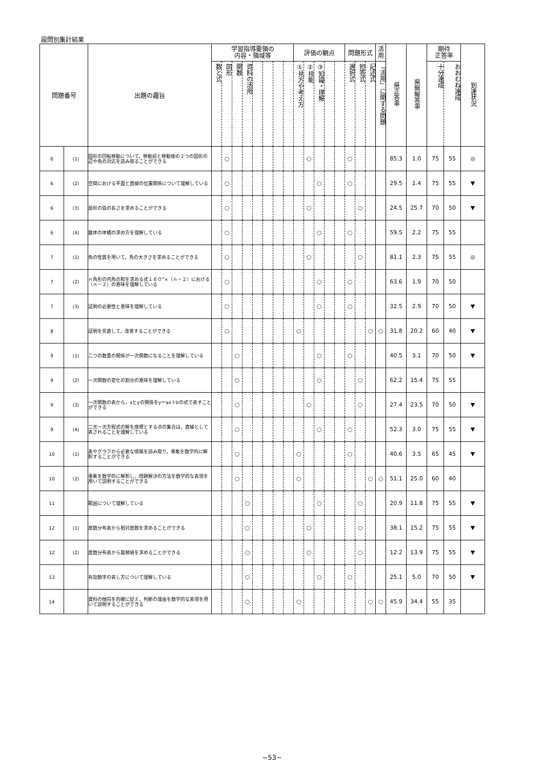設問別集計結果
| 問題番号 | | 出題の趣旨 | 学習指導要領の 内容・領域等 | | | | | | | | 評価の観点 | | | | | 問題形式 | | | 活 用 | 県正答率 | 県無解答率 | 期待 正答率 | | 到達状況 |
| --- | --- | --- | --- | --- | --- | --- | --- | --- | --- | --- | --- | --- | --- | --- | --- | --- | --- | --- | --- | --- | --- | --- | --- | --- |
| | | | 数と式 | 図形 | 関数 | 資料の活用 | | | | | ①見方や考え方 | ②技能 | ③知識・理解 | | | 選択式 | 短答式 | 記述式 | 「活用」に関する問題 | | | 十分達成 | おおむね達成 | |
| 6 | (1) | 図形の回転移動について，移動前と移動後の２つの図形の辺や角の対応を読み取ることができる | | ○ | | | | | | | | ○ | | | | ○ | | | | 85.3 | 1.0 | 75 | 55 | ◎ |
| 6 | (2) | 空間における平面と直線の位置関係について理解している | | ○ | | | | | | | | | ○ | | | ○ | | | | 29.5 | 1.4 | 75 | 55 | ▼ |
| 6 | (3) | 扇形の弧の長さを求めることができる | | ○ | | | | | | | | ○ | | | | | ○ | | | 24.5 | 25.7 | 70 | 50 | ▼ |
| 6 | (4) | 錐体の体積の求め方を理解している | | ○ | | | | | | | | | ○ | | | ○ | | | | 59.5 | 2.2 | 75 | 55 | |
| 7 | (1) | 角の性質を用いて，角の大きさを求めることができる | | ○ | | | | | | | | ○ | | | | | ○ | | | 81.1 | 2.3 | 75 | 55 | ◎ |
| 7 | (2) | ｎ角形の内角の和を求める式１８０°×（ｎ－２）における（ｎ－２）の意味を理解している | | ○ | | | | | | | | | ○ | | | ○ | | | | 63.6 | 1.9 | 70 | 50 | |
| 7 | (3) | 証明の必要性と意味を理解している | | ○ | | | | | | | | | ○ | | | ○ | | | | 32.5 | 2.9 | 70 | 50 | ▼ |
| 8 | | 証明を見直して，改善することができる | | ○ | | | | | | | ○ | | | | | | | ○ | ○ | 31.8 | 20.2 | 60 | 40 | ▼ |
| 9 | (1) | 二つの数量の関係が一次関数になることを理解している | | | ○ | | | | | | | | ○ | | | ○ | | | | 40.5 | 3.1 | 70 | 50 | ▼ |
| 9 | (2) | 一次関数の変化の割合の意味を理解している | | | ○ | | | | | | | | ○ | | | | ○ | | | 62.2 | 15.4 | 75 | 55 | |
| 9 | (3) | 一次関数の表から，xとyの関係をy＝ax＋bの式で表すことができる | | | ○ | | | | | | | ○ | | | | | ○ | | | 27.4 | 23.5 | 70 | 50 | ▼ |
| 9 | (4) | 二元一次方程式の解を座標とする点の集合は，直線として表されることを理解している | | | ○ | | | | | | | | ○ | | | ○ | | | | 52.3 | 3.0 | 75 | 55 | ▼ |
| 10 | (1) | 表やグラフから必要な情報を読み取り，事象を数学的に解釈することができる | | | ○ | | | | | | ○ | | | | | ○ | | | | 40.6 | 3.5 | 65 | 45 | ▼ |
| 10 | (2) | 事象を数学的に解釈し，問題解決の方法を数学的な表現を用いて説明することができる | | | ○ | | | | | | ○ | | | | | | | ○ | ○ | 51.1 | 25.0 | 60 | 40 | |
| 11 | | 範囲について理解している | | | | ○ | | | | | | | ○ | | | | ○ | | | 20.9 | 11.8 | 75 | 55 | ▼ |
| 12 | (1) | 度数分布表から相対度数を求めることができる | | | | ○ | | | | | | ○ | | | | | ○ | | | 38.1 | 15.2 | 75 | 55 | ▼ |
| 12 | (2) | 度数分布表から最頻値を求めることができる | | | | ○ | | | | | | ○ | | | | | ○ | | | 12.2 | 13.9 | 75 | 55 | ▼ |
| 13 | | 有効数字の表し方について理解している | | | | ○ | | | | | | | ○ | | | ○ | | | | 25.1 | 5.0 | 70 | 50 | ▼ |
| 14 | | 資料の傾向を的確に捉え，判断の理由を数学的な表現を用いて説明することができる | | | | ○ | | | | | ○ | | | | | | | ○ | ○ | 45.9 | 34.4 | 55 | 35 | |
−53−